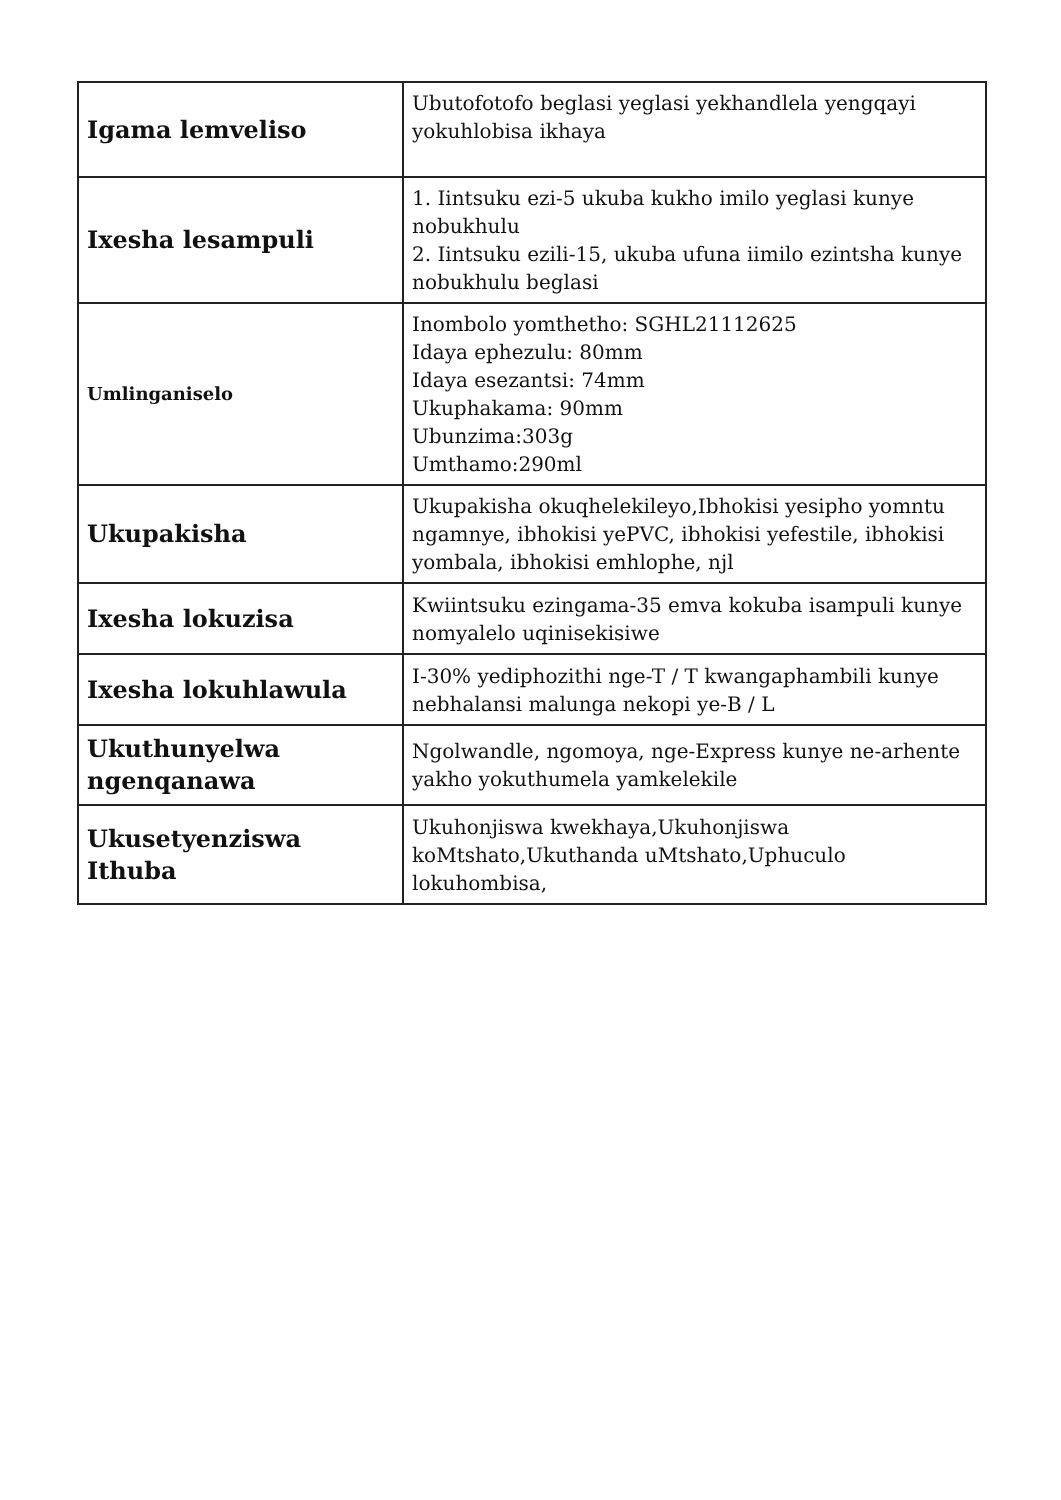| Igama lemveliso | Ubutofotofo beglasi yeglasi yekhandlela yengqayi yokuhlobisa ikhaya |
| Ixesha lesampuli | 1. Iintsuku ezi-5 ukuba kukho imilo yeglasi kunye nobukhulu 2. Iintsuku ezili-15, ukuba ufuna iimilo ezintsha kunye nobukhulu beglasi |
| Umlinganiselo | Inombolo yomthetho: SGHL21112625 Idaya ephezulu: 80mm Idaya esezantsi: 74mm Ukuphakama: 90mm Ubunzima:303g Umthamo:290ml |
| Ukupakisha | Ukupakisha okuqhelekileyo,Ibhokisi yesipho yomntu ngamnye, ibhokisi yePVC, ibhokisi yefestile, ibhokisi yombala, ibhokisi emhlophe, njl |
| Ixesha lokuzisa | Kwiintsuku ezingama-35 emva kokuba isampuli kunye nomyalelo uqinisekisiwe |
| Ixesha lokuhlawula | I-30% yediphozithi nge-T / T kwangaphambili kunye nebhalansi malunga nekopi ye-B / L |
| Ukuthunyelwa ngenqanawa | Ngolwandle, ngomoya, nge-Express kunye ne-arhente yakho yokuthumela yamkelekile |
| Ukusetyenziswa Ithuba | Ukuhonjiswa kwekhaya,Ukuhonjiswa koMtshato,Ukuthanda uMtshato,Uphuculo lokuhombisa, |